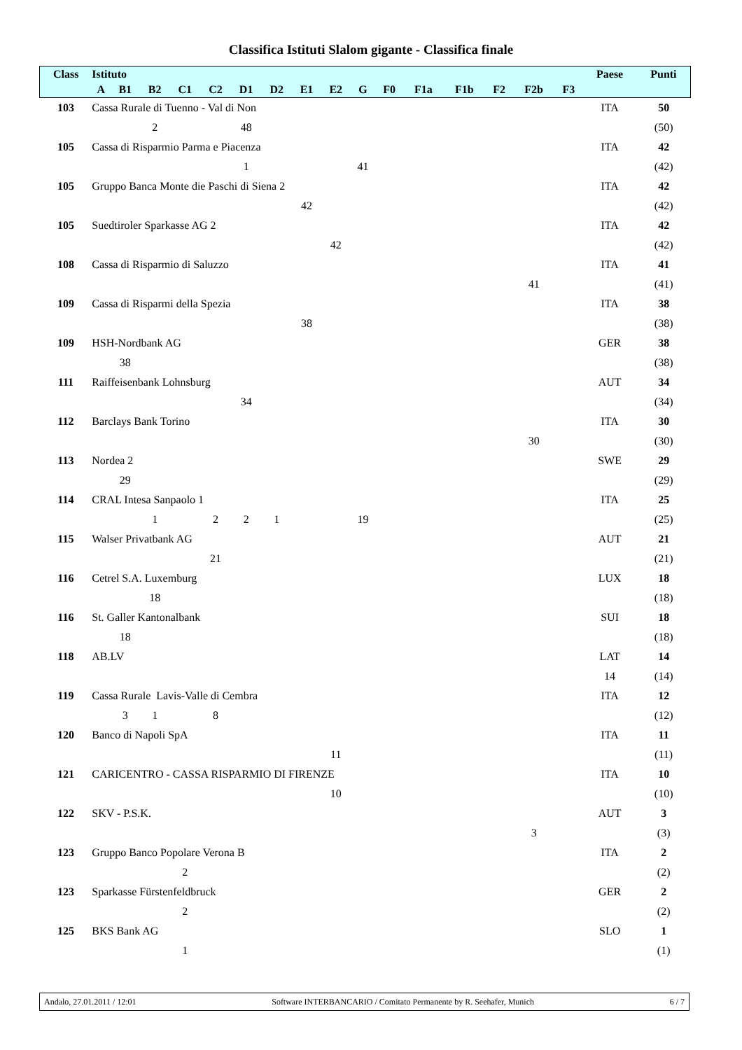Classifica Istituti Slalom gigante - Classifica finale
| Class | Istituto | | | | | | | | | | | | | | | | Paese | Punti |
| --- | --- | --- | --- | --- | --- | --- | --- | --- | --- | --- | --- | --- | --- | --- | --- | --- | --- | --- |
| | A | B1 | B2 | C1 | C2 | D1 | D2 | E1 | E2 | G | F0 | F1a | F1b | F2 | F2b | F3 | | |
| 103 | Cassa Rurale di Tuenno - Val di Non | | | | | | | | | | | | | | | | ITA | 50 |
| | | | 2 | | | 48 | | | | | | | | | | | | (50) |
| 105 | Cassa di Risparmio Parma e Piacenza | | | | | | | | | | | | | | | | ITA | 42 |
| | | | | | | 1 | | | | 41 | | | | | | | | (42) |
| 105 | Gruppo Banca Monte die Paschi di Siena 2 | | | | | | | | | | | | | | | | ITA | 42 |
| | | | | | | | | 42 | | | | | | | | | | (42) |
| 105 | Suedtiroler Sparkasse AG 2 | | | | | | | | | | | | | | | | ITA | 42 |
| | | | | | | | | | 42 | | | | | | | | | (42) |
| 108 | Cassa di Risparmio di Saluzzo | | | | | | | | | | | | | | | | ITA | 41 |
| | | | | | | | | | | | | | | | 41 | | | (41) |
| 109 | Cassa di Risparmi della Spezia | | | | | | | | | | | | | | | | ITA | 38 |
| | | | | | | | | 38 | | | | | | | | | | (38) |
| 109 | HSH-Nordbank AG | | | | | | | | | | | | | | | | GER | 38 |
| | | 38 | | | | | | | | | | | | | | | | (38) |
| 111 | Raiffeisenbank Lohnsburg | | | | | | | | | | | | | | | | AUT | 34 |
| | | | | | | 34 | | | | | | | | | | | | (34) |
| 112 | Barclays Bank Torino | | | | | | | | | | | | | | | | ITA | 30 |
| | | | | | | | | | | | | | | | 30 | | | (30) |
| 113 | Nordea 2 | | | | | | | | | | | | | | | | SWE | 29 |
| | | 29 | | | | | | | | | | | | | | | | (29) |
| 114 | CRAL Intesa Sanpaolo 1 | | | | | | | | | | | | | | | | ITA | 25 |
| | | | 1 | | 2 | 2 | 1 | | | 19 | | | | | | | | (25) |
| 115 | Walser Privatbank AG | | | | | | | | | | | | | | | | AUT | 21 |
| | | | | | 21 | | | | | | | | | | | | | (21) |
| 116 | Cetrel S.A. Luxemburg | | | | | | | | | | | | | | | | LUX | 18 |
| | | | 18 | | | | | | | | | | | | | | | (18) |
| 116 | St. Galler Kantonalbank | | | | | | | | | | | | | | | | SUI | 18 |
| | | 18 | | | | | | | | | | | | | | | | (18) |
| 118 | AB.LV | | | | | | | | | | | | | | | | LAT | 14 |
| | | | | | | | | | | | | | | | | | 14 | (14) |
| 119 | Cassa Rurale Lavis-Valle di Cembra | | | | | | | | | | | | | | | | ITA | 12 |
| | | 3 | 1 | | 8 | | | | | | | | | | | | | (12) |
| 120 | Banco di Napoli SpA | | | | | | | | | | | | | | | | ITA | 11 |
| | | | | | | | | | 11 | | | | | | | | | (11) |
| 121 | CARICENTRO - CASSA RISPARMIO DI FIRENZE | | | | | | | | | | | | | | | | ITA | 10 |
| | | | | | | | | | 10 | | | | | | | | | (10) |
| 122 | SKV - P.S.K. | | | | | | | | | | | | | | | | AUT | 3 |
| | | | | | | | | | | | | | | | 3 | | | (3) |
| 123 | Gruppo Banco Popolare Verona B | | | | | | | | | | | | | | | | ITA | 2 |
| | | | | 2 | | | | | | | | | | | | | | (2) |
| 123 | Sparkasse Fürstenfeldbruck | | | | | | | | | | | | | | | | GER | 2 |
| | | | | 2 | | | | | | | | | | | | | | (2) |
| 125 | BKS Bank AG | | | | | | | | | | | | | | | | SLO | 1 |
| | | | | 1 | | | | | | | | | | | | | | (1) |
Andalo, 27.01.2011 / 12:01 Software INTERBANCARIO / Comitato Permanente by R. Seehafer, Munich 6 / 7